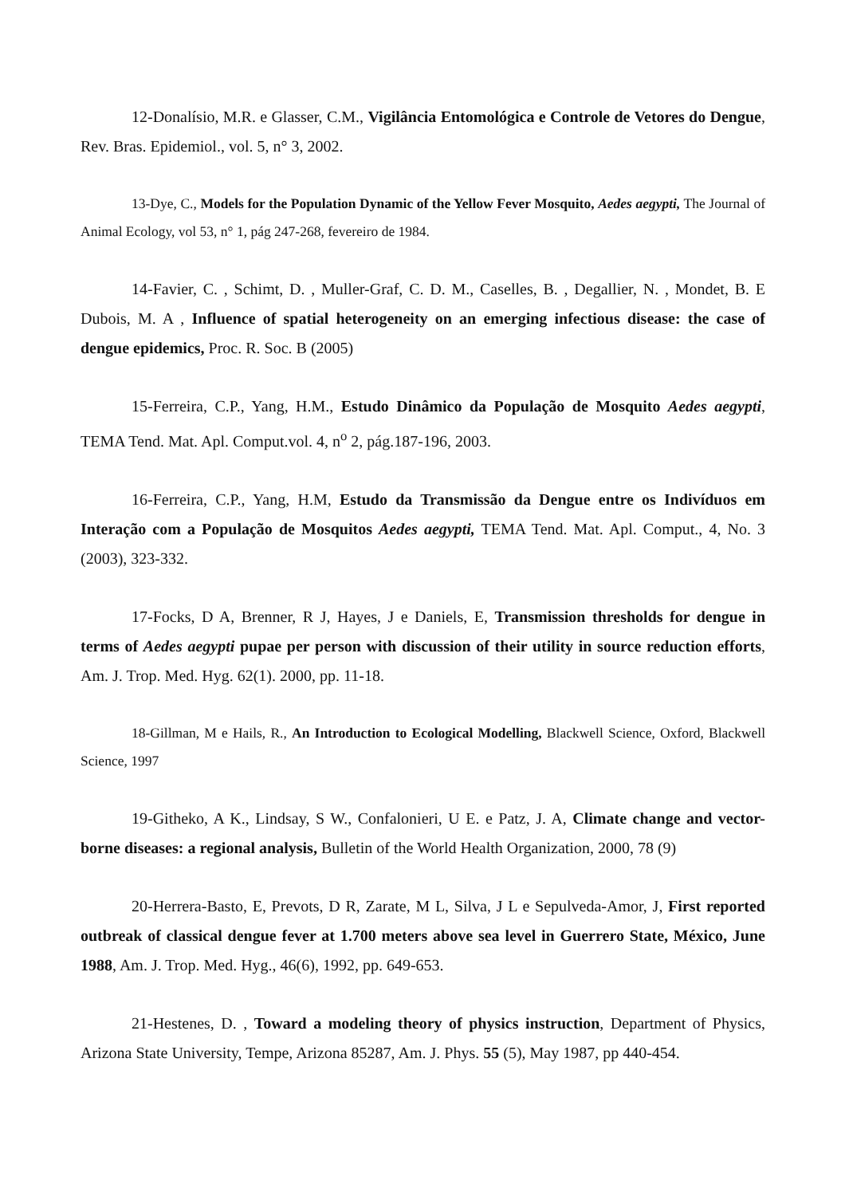12-Donalísio, M.R. e Glasser, C.M., Vigilância Entomológica e Controle de Vetores do Dengue, Rev. Bras. Epidemiol., vol. 5, n° 3, 2002.
13-Dye, C., Models for the Population Dynamic of the Yellow Fever Mosquito, Aedes aegypti, The Journal of Animal Ecology, vol 53, n° 1, pág 247-268, fevereiro de 1984.
14-Favier, C. , Schimt, D. , Muller-Graf, C. D. M., Caselles, B. , Degallier, N. , Mondet, B. E Dubois, M. A , Influence of spatial heterogeneity on an emerging infectious disease: the case of dengue epidemics, Proc. R. Soc. B (2005)
15-Ferreira, C.P., Yang, H.M., Estudo Dinâmico da População de Mosquito Aedes aegypti, TEMA Tend. Mat. Apl. Comput.vol. 4, n<sup>o</sup> 2, pág.187-196, 2003.
16-Ferreira, C.P., Yang, H.M, Estudo da Transmissão da Dengue entre os Indivíduos em Interação com a População de Mosquitos Aedes aegypti, TEMA Tend. Mat. Apl. Comput., 4, No. 3 (2003), 323-332.
17-Focks, D A, Brenner, R J, Hayes, J e Daniels, E, Transmission thresholds for dengue in terms of Aedes aegypti pupae per person with discussion of their utility in source reduction efforts, Am. J. Trop. Med. Hyg. 62(1). 2000, pp. 11-18.
18-Gillman, M e Hails, R., An Introduction to Ecological Modelling, Blackwell Science, Oxford, Blackwell Science, 1997
19-Githeko, A K., Lindsay, S W., Confalonieri, U E. e Patz, J. A, Climate change and vector-borne diseases: a regional analysis, Bulletin of the World Health Organization, 2000, 78 (9)
20-Herrera-Basto, E, Prevots, D R, Zarate, M L, Silva, J L e Sepulveda-Amor, J, First reported outbreak of classical dengue fever at 1.700 meters above sea level in Guerrero State, México, June 1988, Am. J. Trop. Med. Hyg., 46(6), 1992, pp. 649-653.
21-Hestenes, D. , Toward a modeling theory of physics instruction, Department of Physics, Arizona State University, Tempe, Arizona 85287, Am. J. Phys. 55 (5), May 1987, pp 440-454.